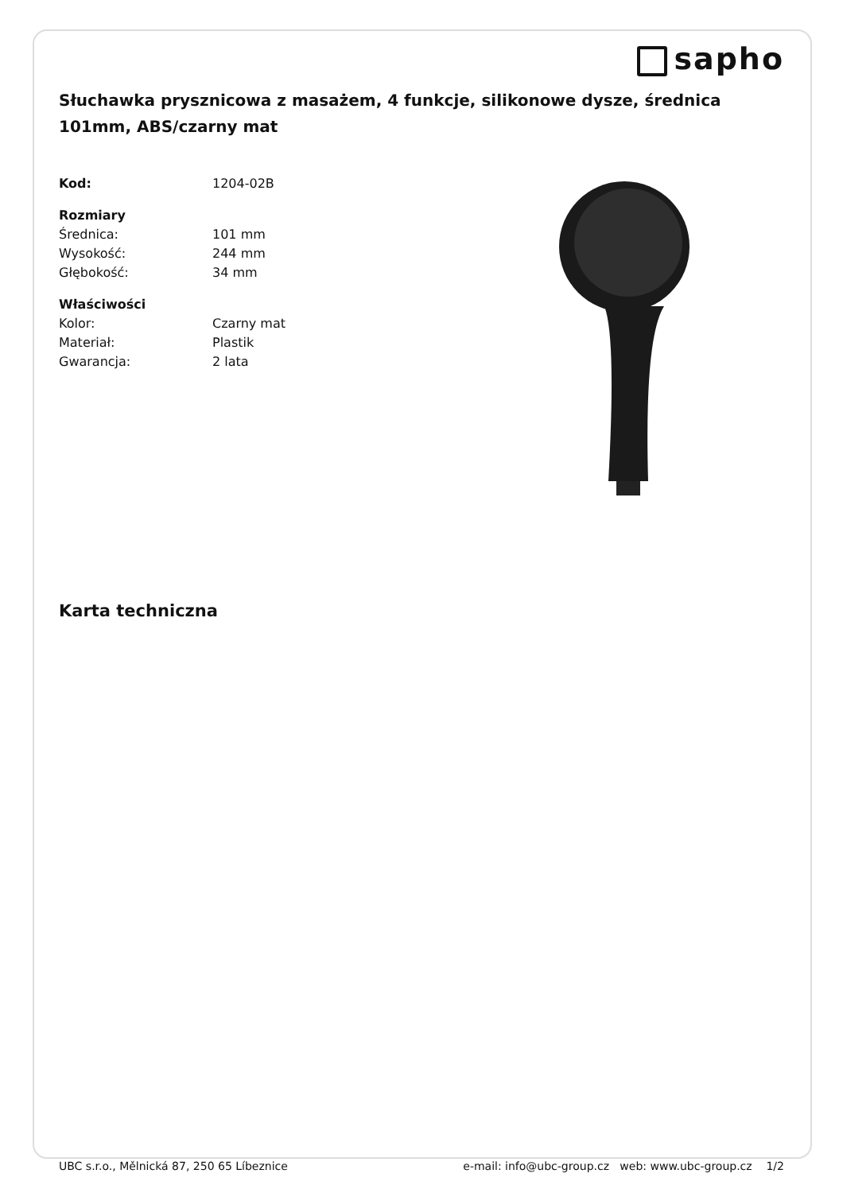sapho
Słuchawka prysznicowa z masażem, 4 funkcje, silikonowe dysze, średnica 101mm, ABS/czarny mat
| Kod: | 1204-02B |
| Rozmiary | |
| Średnica: | 101 mm |
| Wysokość: | 244 mm |
| Głębokość: | 34 mm |
| Właściwości | |
| Kolor: | Czarny mat |
| Materiał: | Plastik |
| Gwarancja: | 2 lata |
Karta techniczna
UBC s.r.o., Mělnická 87, 250 65 Líbeznice e-mail: info@ubc-group.cz web: www.ubc-group.cz 1/2